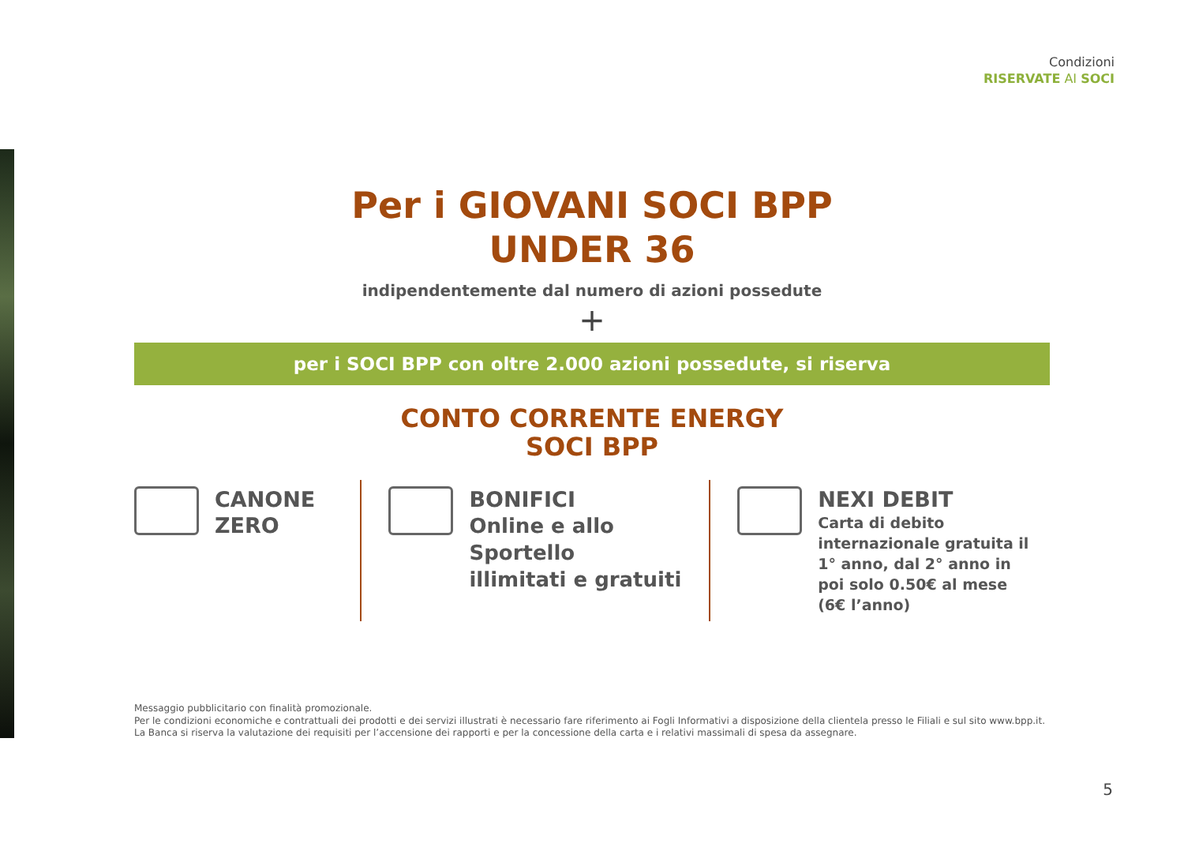Condizioni
RISERVATE AI SOCI
Per i GIOVANI SOCI BPP
UNDER 36
indipendentemente dal numero di azioni possedute
+
per i SOCI BPP con oltre 2.000 azioni possedute, si riserva
CONTO CORRENTE ENERGY
SOCI BPP
CANONE
ZERO
BONIFICI
Online e allo Sportello
illimitati e gratuiti
NEXI DEBIT
Carta di debito internazionale gratuita il 1° anno, dal 2° anno in poi solo 0.50€ al mese (6€ l’anno)
Messaggio pubblicitario con finalità promozionale.
Per le condizioni economiche e contrattuali dei prodotti e dei servizi illustrati è necessario fare riferimento ai Fogli Informativi a disposizione della clientela presso le Filiali e sul sito www.bpp.it. La Banca si riserva la valutazione dei requisiti per l’accensione dei rapporti e per la concessione della carta e i relativi massimali di spesa da assegnare.
5